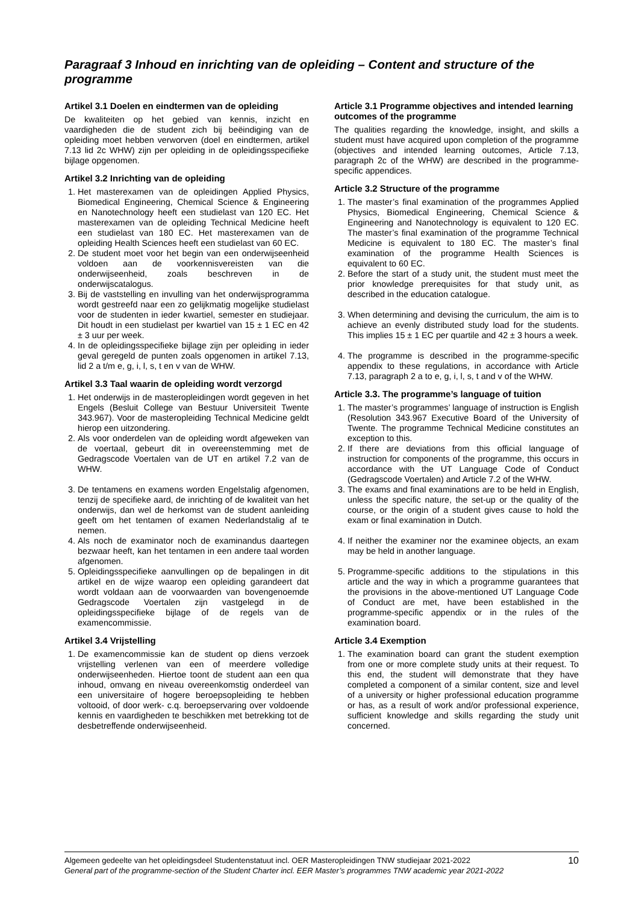Paragraaf 3 Inhoud en inrichting van de opleiding – Content and structure of the programme
Artikel 3.1 Doelen en eindtermen van de opleiding
De kwaliteiten op het gebied van kennis, inzicht en vaardigheden die de student zich bij beëindiging van de opleiding moet hebben verworven (doel en eindtermen, artikel 7.13 lid 2c WHW) zijn per opleiding in de opleidingsspecifieke bijlage opgenomen.
Artikel 3.2 Inrichting van de opleiding
1. Het masterexamen van de opleidingen Applied Physics, Biomedical Engineering, Chemical Science & Engineering en Nanotechnology heeft een studielast van 120 EC. Het masterexamen van de opleiding Technical Medicine heeft een studielast van 180 EC. Het masterexamen van de opleiding Health Sciences heeft een studielast van 60 EC.
2. De student moet voor het begin van een onderwijseenheid voldoen aan de voorkennisvereisten van die onderwijseenheid, zoals beschreven in de onderwijscatalogus.
3. Bij de vaststelling en invulling van het onderwijsprogramma wordt gestreefd naar een zo gelijkmatig mogelijke studielast voor de studenten in ieder kwartiel, semester en studiejaar. Dit houdt in een studielast per kwartiel van 15 ± 1 EC en 42 ± 3 uur per week.
4. In de opleidingsspecifieke bijlage zijn per opleiding in ieder geval geregeld de punten zoals opgenomen in artikel 7.13, lid 2 a t/m e, g, i, l, s, t en v van de WHW.
Artikel 3.3 Taal waarin de opleiding wordt verzorgd
1. Het onderwijs in de masteropleidingen wordt gegeven in het Engels (Besluit College van Bestuur Universiteit Twente 343.967). Voor de masteropleiding Technical Medicine geldt hierop een uitzondering.
2. Als voor onderdelen van de opleiding wordt afgeweken van de voertaal, gebeurt dit in overeenstemming met de Gedragscode Voertalen van de UT en artikel 7.2 van de WHW.
3. De tentamens en examens worden Engelstalig afgenomen, tenzij de specifieke aard, de inrichting of de kwaliteit van het onderwijs, dan wel de herkomst van de student aanleiding geeft om het tentamen of examen Nederlandstalig af te nemen.
4. Als noch de examinator noch de examinandus daartegen bezwaar heeft, kan het tentamen in een andere taal worden afgenomen.
5. Opleidingsspecifieke aanvullingen op de bepalingen in dit artikel en de wijze waarop een opleiding garandeert dat wordt voldaan aan de voorwaarden van bovengenoemde Gedragscode Voertalen zijn vastgelegd in de opleidingsspecifieke bijlage of de regels van de examencommissie.
Artikel 3.4 Vrijstelling
1. De examencommissie kan de student op diens verzoek vrijstelling verlenen van een of meerdere volledige onderwijseenheden. Hiertoe toont de student aan een qua inhoud, omvang en niveau overeenkomstig onderdeel van een universitaire of hogere beroepsopleiding te hebben voltooid, of door werk- c.q. beroepservaring over voldoende kennis en vaardigheden te beschikken met betrekking tot de desbetreffende onderwijseenheid.
Article 3.1 Programme objectives and intended learning outcomes of the programme
The qualities regarding the knowledge, insight, and skills a student must have acquired upon completion of the programme (objectives and intended learning outcomes, Article 7.13, paragraph 2c of the WHW) are described in the programme-specific appendices.
Article 3.2 Structure of the programme
1. The master’s final examination of the programmes Applied Physics, Biomedical Engineering, Chemical Science & Engineering and Nanotechnology is equivalent to 120 EC. The master’s final examination of the programme Technical Medicine is equivalent to 180 EC. The master’s final examination of the programme Health Sciences is equivalent to 60 EC.
2. Before the start of a study unit, the student must meet the prior knowledge prerequisites for that study unit, as described in the education catalogue.
3. When determining and devising the curriculum, the aim is to achieve an evenly distributed study load for the students. This implies 15 ± 1 EC per quartile and 42 ± 3 hours a week.
4. The programme is described in the programme-specific appendix to these regulations, in accordance with Article 7.13, paragraph 2 a to e, g, i, l, s, t and v of the WHW.
Article 3.3. The programme’s language of tuition
1. The master’s programmes’ language of instruction is English (Resolution 343.967 Executive Board of the University of Twente. The programme Technical Medicine constitutes an exception to this.
2. If there are deviations from this official language of instruction for components of the programme, this occurs in accordance with the UT Language Code of Conduct (Gedragscode Voertalen) and Article 7.2 of the WHW.
3. The exams and final examinations are to be held in English, unless the specific nature, the set-up or the quality of the course, or the origin of a student gives cause to hold the exam or final examination in Dutch.
4. If neither the examiner nor the examinee objects, an exam may be held in another language.
5. Programme-specific additions to the stipulations in this article and the way in which a programme guarantees that the provisions in the above-mentioned UT Language Code of Conduct are met, have been established in the programme-specific appendix or in the rules of the examination board.
Article 3.4 Exemption
1. The examination board can grant the student exemption from one or more complete study units at their request. To this end, the student will demonstrate that they have completed a component of a similar content, size and level of a university or higher professional education programme or has, as a result of work and/or professional experience, sufficient knowledge and skills regarding the study unit concerned.
Algemeen gedeelte van het opleidingsdeel Studentenstatuut incl. OER Masteropleidingen TNW studiejaar 2021-2022
General part of the programme-section of the Student Charter incl. EER Master’s programmes TNW academic year 2021-2022
10